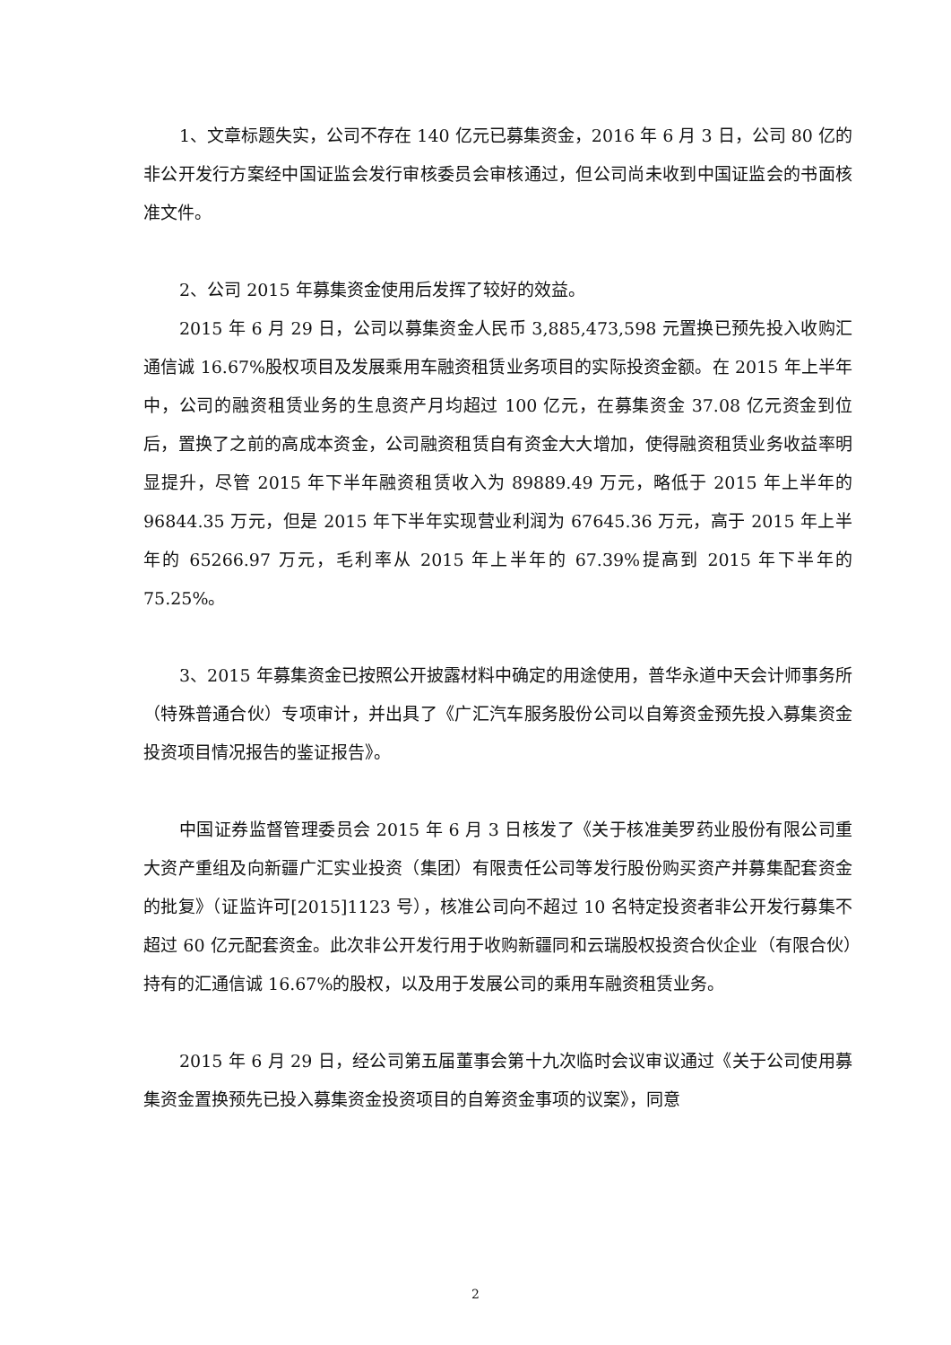1、文章标题失实，公司不存在 140 亿元已募集资金，2016 年 6 月 3 日，公司 80 亿的非公开发行方案经中国证监会发行审核委员会审核通过，但公司尚未收到中国证监会的书面核准文件。
2、公司 2015 年募集资金使用后发挥了较好的效益。
2015 年 6 月 29 日，公司以募集资金人民币 3,885,473,598 元置换已预先投入收购汇通信诚 16.67%股权项目及发展乘用车融资租赁业务项目的实际投资金额。在 2015 年上半年中，公司的融资租赁业务的生息资产月均超过 100 亿元，在募集资金 37.08 亿元资金到位后，置换了之前的高成本资金，公司融资租赁自有资金大大增加，使得融资租赁业务收益率明显提升，尽管 2015 年下半年融资租赁收入为 89889.49 万元，略低于 2015 年上半年的 96844.35 万元，但是 2015 年下半年实现营业利润为 67645.36 万元，高于 2015 年上半年的 65266.97 万元，毛利率从 2015 年上半年的 67.39%提高到 2015 年下半年的 75.25%。
3、2015 年募集资金已按照公开披露材料中确定的用途使用，普华永道中天会计师事务所（特殊普通合伙）专项审计，并出具了《广汇汽车服务股份公司以自筹资金预先投入募集资金投资项目情况报告的鉴证报告》。
中国证券监督管理委员会 2015 年 6 月 3 日核发了《关于核准美罗药业股份有限公司重大资产重组及向新疆广汇实业投资（集团）有限责任公司等发行股份购买资产并募集配套资金的批复》（证监许可[2015]1123 号），核准公司向不超过 10 名特定投资者非公开发行募集不超过 60 亿元配套资金。此次非公开发行用于收购新疆同和云瑞股权投资合伙企业（有限合伙）持有的汇通信诚 16.67%的股权，以及用于发展公司的乘用车融资租赁业务。
2015 年 6 月 29 日，经公司第五届董事会第十九次临时会议审议通过《关于公司使用募集资金置换预先已投入募集资金投资项目的自筹资金事项的议案》，同意
2